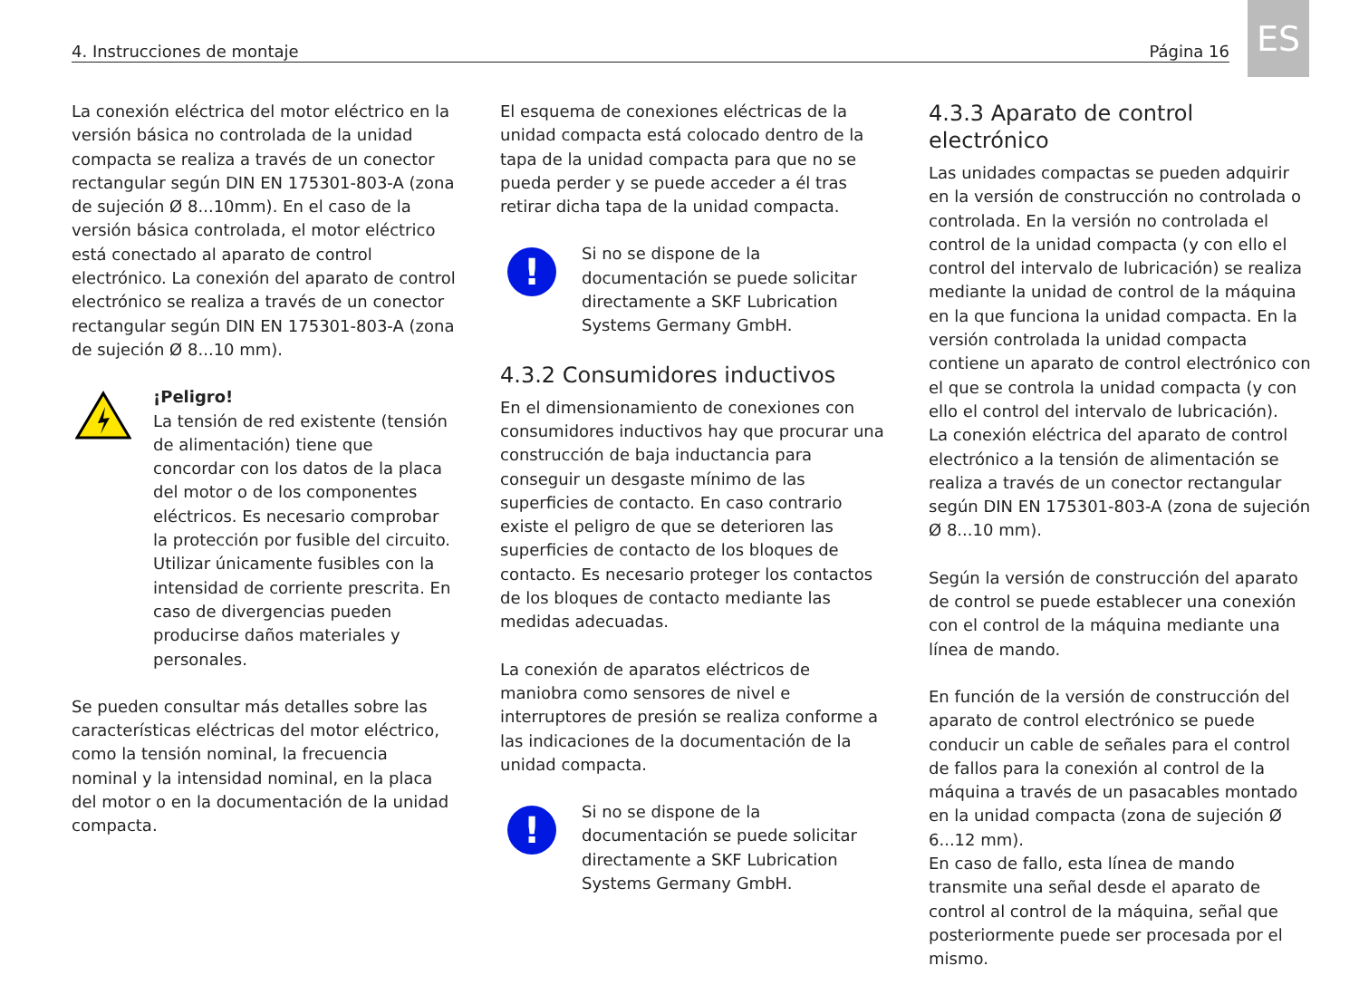4. Instrucciones de montaje Página 16
ES
La conexión eléctrica del motor eléctrico en la versión básica no controlada de la unidad compacta se realiza a través de un conector rectangular según DIN EN 175301-803-A (zona de sujeción Ø 8...10mm). En el caso de la versión básica controlada, el motor eléctrico está conectado al aparato de control electrónico. La conexión del aparato de control electrónico se realiza a través de un conector rectangular según DIN EN 175301-803-A (zona de sujeción Ø 8...10 mm).
¡Peligro!
La tensión de red existente (tensión de alimentación) tiene que concordar con los datos de la placa del motor o de los componentes eléctricos. Es necesario comprobar la protección por fusible del circuito. Utilizar únicamente fusibles con la intensidad de corriente prescrita. En caso de divergencias pueden producirse daños materiales y personales.
Se pueden consultar más detalles sobre las características eléctricas del motor eléctrico, como la tensión nominal, la frecuencia nominal y la intensidad nominal, en la placa del motor o en la documentación de la unidad compacta.
El esquema de conexiones eléctricas de la unidad compacta está colocado dentro de la tapa de la unidad compacta para que no se pueda perder y se puede acceder a él tras retirar dicha tapa de la unidad compacta.
!
Si no se dispone de la documentación se puede solicitar directamente a SKF Lubrication Systems Germany GmbH.
4.3.2 Consumidores inductivos
En el dimensionamiento de conexiones con consumidores inductivos hay que procurar una construcción de baja inductancia para conseguir un desgaste mínimo de las superficies de contacto. En caso contrario existe el peligro de que se deterioren las superficies de contacto de los bloques de contacto. Es necesario proteger los contactos de los bloques de contacto mediante las medidas adecuadas.
La conexión de aparatos eléctricos de maniobra como sensores de nivel e interruptores de presión se realiza conforme a las indicaciones de la documentación de la unidad compacta.
!
Si no se dispone de la documentación se puede solicitar directamente a SKF Lubrication Systems Germany GmbH.
4.3.3 Aparato de control electrónico
Las unidades compactas se pueden adquirir en la versión de construcción no controlada o controlada. En la versión no controlada el control de la unidad compacta (y con ello el control del intervalo de lubricación) se realiza mediante la unidad de control de la máquina en la que funciona la unidad compacta. En la versión controlada la unidad compacta contiene un aparato de control electrónico con el que se controla la unidad compacta (y con ello el control del intervalo de lubricación).
La conexión eléctrica del aparato de control electrónico a la tensión de alimentación se realiza a través de un conector rectangular según DIN EN 175301-803-A (zona de sujeción Ø 8...10 mm).
Según la versión de construcción del aparato de control se puede establecer una conexión con el control de la máquina mediante una línea de mando.
En función de la versión de construcción del aparato de control electrónico se puede conducir un cable de señales para el control de fallos para la conexión al control de la máquina a través de un pasacables montado en la unidad compacta (zona de sujeción Ø 6...12 mm).
En caso de fallo, esta línea de mando transmite una señal desde el aparato de control al control de la máquina, señal que posteriormente puede ser procesada por el mismo.